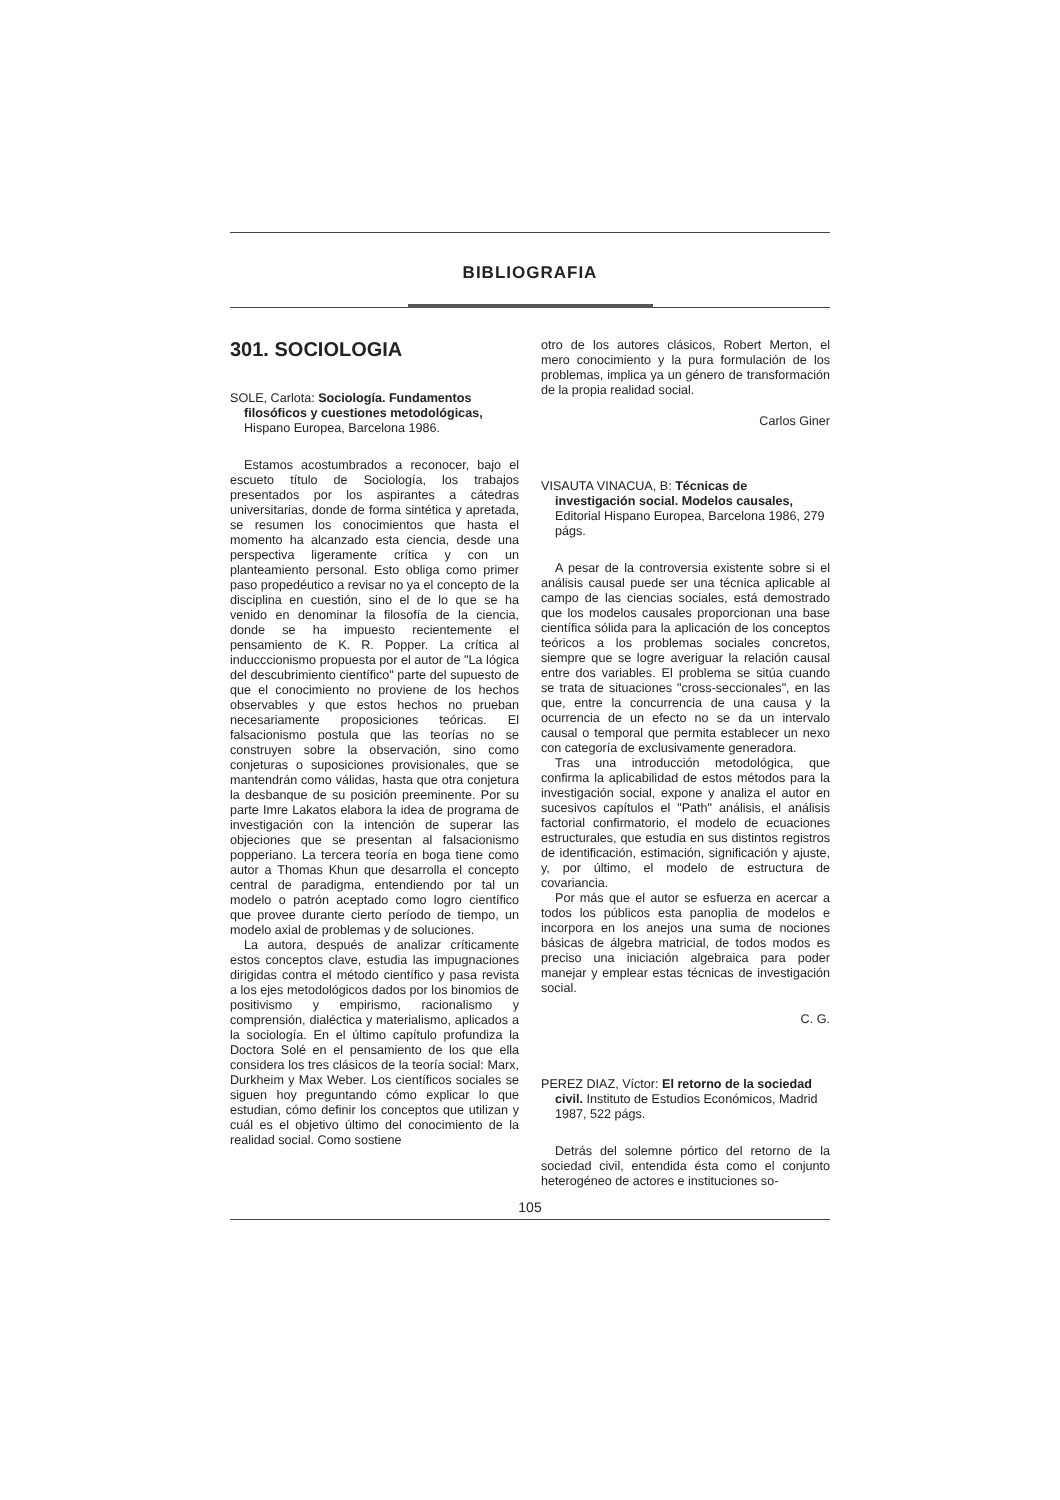BIBLIOGRAFIA
301. SOCIOLOGIA
SOLE, Carlota: Sociología. Fundamentos filosóficos y cuestiones metodológicas, Hispano Europea, Barcelona 1986.
Estamos acostumbrados a reconocer, bajo el escueto título de Sociología, los trabajos presentados por los aspirantes a cátedras universitarias, donde de forma sintética y apretada, se resumen los conocimientos que hasta el momento ha alcanzado esta ciencia, desde una perspectiva ligeramente crítica y con un planteamiento personal. Esto obliga como primer paso propedéutico a revisar no ya el concepto de la disciplina en cuestión, sino el de lo que se ha venido en denominar la filosofía de la ciencia, donde se ha impuesto recientemente el pensamiento de K. R. Popper. La crítica al inducccionismo propuesta por el autor de "La lógica del descubrimiento científico" parte del supuesto de que el conocimiento no proviene de los hechos observables y que estos hechos no prueban necesariamente proposiciones teóricas. El falsacionismo postula que las teorías no se construyen sobre la observación, sino como conjeturas o suposiciones provisionales, que se mantendrán como válidas, hasta que otra conjetura la desbanque de su posición preeminente. Por su parte Imre Lakatos elabora la idea de programa de investigación con la intención de superar las objeciones que se presentan al falsacionismo popperiano. La tercera teoría en boga tiene como autor a Thomas Khun que desarrolla el concepto central de paradigma, entendiendo por tal un modelo o patrón aceptado como logro científico que provee durante cierto período de tiempo, un modelo axial de problemas y de soluciones.
La autora, después de analizar críticamente estos conceptos clave, estudia las impugnaciones dirigidas contra el método científico y pasa revista a los ejes metodológicos dados por los binomios de positivismo y empirismo, racionalismo y comprensión, dialéctica y materialismo, aplicados a la sociología. En el último capítulo profundiza la Doctora Solé en el pensamiento de los que ella considera los tres clásicos de la teoría social: Marx, Durkheim y Max Weber. Los científicos sociales se siguen hoy preguntando cómo explicar lo que estudian, cómo definir los conceptos que utilizan y cuál es el objetivo último del conocimiento de la realidad social. Como sostiene
otro de los autores clásicos, Robert Merton, el mero conocimiento y la pura formulación de los problemas, implica ya un género de transformación de la propia realidad social.
Carlos Giner
VISAUTA VINACUA, B: Técnicas de investigación social. Modelos causales, Editorial Hispano Europea, Barcelona 1986, 279 págs.
A pesar de la controversia existente sobre si el análisis causal puede ser una técnica aplicable al campo de las ciencias sociales, está demostrado que los modelos causales proporcionan una base científica sólida para la aplicación de los conceptos teóricos a los problemas sociales concretos, siempre que se logre averiguar la relación causal entre dos variables. El problema se sitúa cuando se trata de situaciones "cross-seccionales", en las que, entre la concurrencia de una causa y la ocurrencia de un efecto no se da un intervalo causal o temporal que permita establecer un nexo con categoría de exclusivamente generadora.
Tras una introducción metodológica, que confirma la aplicabilidad de estos métodos para la investigación social, expone y analiza el autor en sucesivos capítulos el "Path" análisis, el análisis factorial confirmatorio, el modelo de ecuaciones estructurales, que estudia en sus distintos registros de identificación, estimación, significación y ajuste, y, por último, el modelo de estructura de covariancia.
Por más que el autor se esfuerza en acercar a todos los públicos esta panoplia de modelos e incorpora en los anejos una suma de nociones básicas de álgebra matricial, de todos modos es preciso una iniciación algebraica para poder manejar y emplear estas técnicas de investigación social.
C. G.
PEREZ DIAZ, Víctor: El retorno de la sociedad civil. Instituto de Estudios Económicos, Madrid 1987, 522 págs.
Detrás del solemne pórtico del retorno de la sociedad civil, entendida ésta como el conjunto heterogéneo de actores e instituciones so-
105